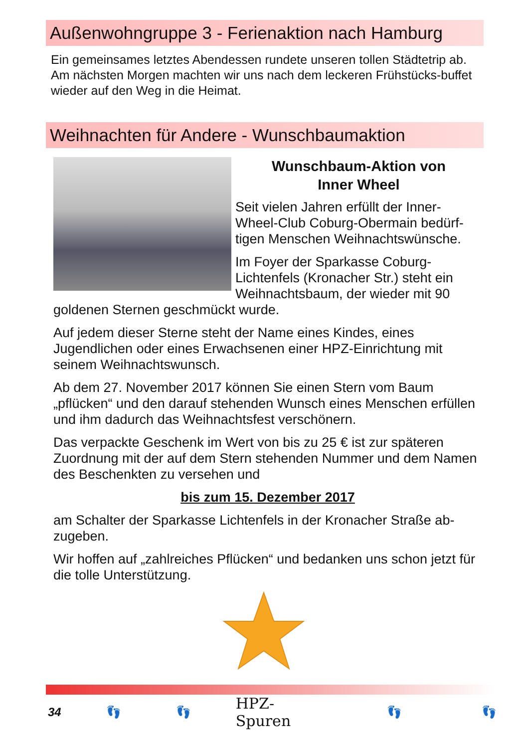Außenwohngruppe 3 - Ferienaktion nach Hamburg
Ein gemeinsames letztes Abendessen rundete unseren tollen Städtetrip ab.
Am nächsten Morgen machten wir uns nach dem leckeren Frühstücks-buffet wieder auf den Weg in die Heimat.
Weihnachten für Andere - Wunschbaumaktion
Wunschbaum-Aktion von
Inner Wheel
Seit vielen Jahren erfüllt der Inner-Wheel-Club Coburg-Obermain bedürf-tigen Menschen Weihnachtswünsche.
Im Foyer der Sparkasse Coburg-Lichtenfels (Kronacher Str.) steht ein Weihnachtsbaum, der wieder mit 90 goldenen Sternen geschmückt wurde.
Auf jedem dieser Sterne steht der Name eines Kindes, eines Jugendlichen oder eines Erwachsenen einer HPZ-Einrichtung mit seinem Weihnachtswunsch.
Ab dem 27. November 2017 können Sie einen Stern vom Baum „pflücken“ und den darauf stehenden Wunsch eines Menschen erfüllen und ihm dadurch das Weihnachtsfest verschönern.
Das verpackte Geschenk im Wert von bis zu 25 € ist zur späteren Zuordnung mit der auf dem Stern stehenden Nummer und dem Namen des Beschenkten zu versehen und
bis zum 15. Dezember 2017
am Schalter der Sparkasse Lichtenfels in der Kronacher Straße ab-zugeben.
Wir hoffen auf „zahlreiches Pflücken“ und bedanken uns schon jetzt für die tolle Unterstützung.
34 👣 👣 HPZ-Spuren 👣 👣